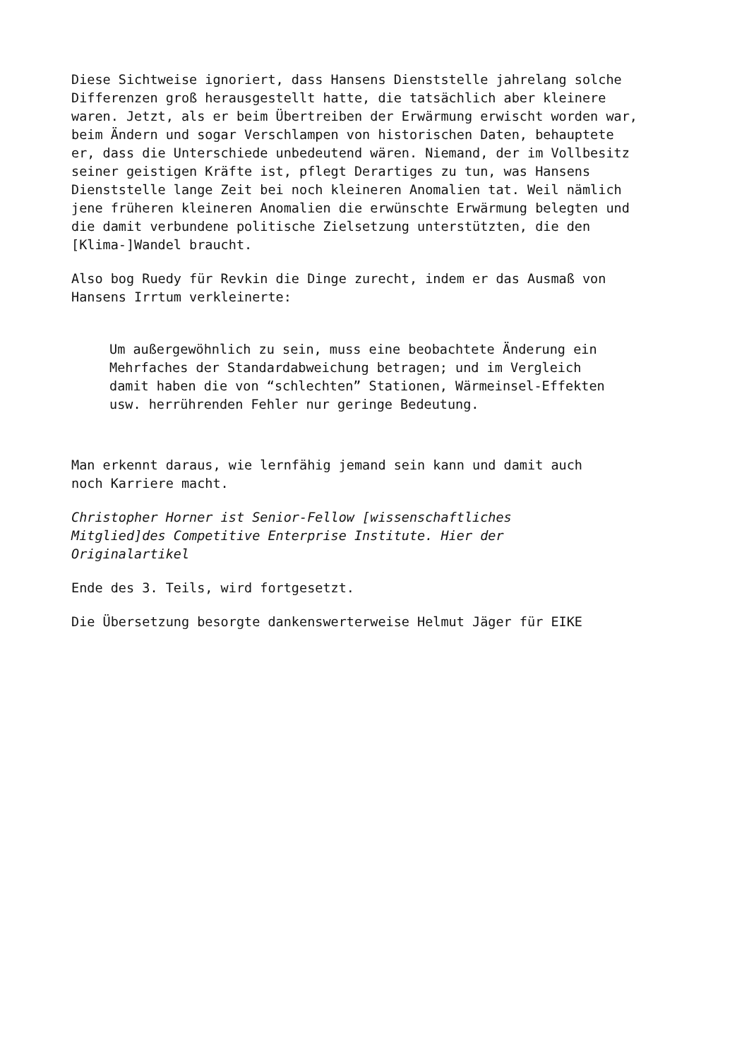Diese Sichtweise ignoriert, dass Hansens Dienststelle jahrelang solche Differenzen groß herausgestellt hatte, die tatsächlich aber kleinere waren. Jetzt, als er beim Übertreiben der Erwärmung erwischt worden war, beim Ändern und sogar Verschlampen von historischen Daten, behauptete er, dass die Unterschiede unbedeutend wären. Niemand, der im Vollbesitz seiner geistigen Kräfte ist, pflegt Derartiges zu tun, was Hansens Dienststelle lange Zeit bei noch kleineren Anomalien tat. Weil nämlich jene früheren kleineren Anomalien die erwünschte Erwärmung belegten und die damit verbundene politische Zielsetzung unterstützten, die den [Klima-]Wandel braucht.
Also bog Ruedy für Revkin die Dinge zurecht, indem er das Ausmaß von Hansens Irrtum verkleinerte:
Um außergewöhnlich zu sein, muss eine beobachtete Änderung ein Mehrfaches der Standardabweichung betragen; und im Vergleich damit haben die von “schlechten” Stationen, Wärmeinsel-Effekten usw. herrührenden Fehler nur geringe Bedeutung.
Man erkennt daraus, wie lernfähig jemand sein kann und damit auch noch Karriere macht.
Christopher Horner ist Senior-Fellow [wissenschaftliches Mitglied]des Competitive Enterprise Institute. Hier der Originalartikel
Ende des 3. Teils, wird fortgesetzt.
Die Übersetzung besorgte dankenswerterweise Helmut Jäger für EIKE